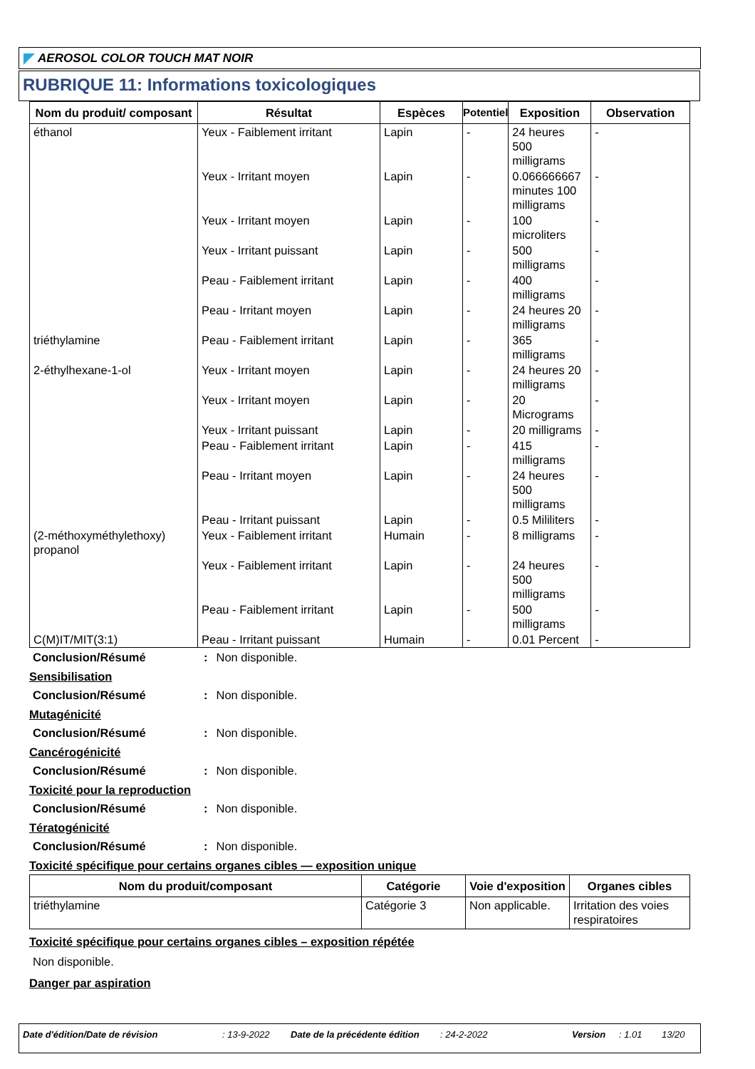AEROSOL COLOR TOUCH MAT NOIR
RUBRIQUE 11: Informations toxicologiques
| Nom du produit/ composant | Résultat | Espèces | Potentiel | Exposition | Observation |
| --- | --- | --- | --- | --- | --- |
| éthanol | Yeux - Faiblement irritant | Lapin | - | 24 heures 500 milligrams | - |
| | Yeux - Irritant moyen | Lapin | - | 0.066666667 minutes 100 milligrams | - |
| | Yeux - Irritant moyen | Lapin | - | 100 microliters | - |
| | Yeux - Irritant puissant | Lapin | - | 500 milligrams | - |
| | Peau - Faiblement irritant | Lapin | - | 400 milligrams | - |
| | Peau - Irritant moyen | Lapin | - | 24 heures 20 milligrams | - |
| triéthylamine | Peau - Faiblement irritant | Lapin | - | 365 milligrams | - |
| 2-éthylhexane-1-ol | Yeux - Irritant moyen | Lapin | - | 24 heures 20 milligrams | - |
| | Yeux - Irritant moyen | Lapin | - | 20 Micrograms | - |
| | Yeux - Irritant puissant | Lapin | - | 20 milligrams | - |
| | Peau - Faiblement irritant | Lapin | - | 415 milligrams | - |
| | Peau - Irritant moyen | Lapin | - | 24 heures 500 milligrams | - |
| | Peau - Irritant puissant | Lapin | - | 0.5 Mililiters | - |
| (2-méthoxyméthylethoxy) propanol | Yeux - Faiblement irritant | Humain | - | 8 milligrams | - |
| | Yeux - Faiblement irritant | Lapin | - | 24 heures 500 milligrams | - |
| | Peau - Faiblement irritant | Lapin | - | 500 milligrams | - |
| C(M)IT/MIT(3:1) | Peau - Irritant puissant | Humain | - | 0.01 Percent | - |
Conclusion/Résumé: Non disponible.
Sensibilisation
Conclusion/Résumé: Non disponible.
Mutagénicité
Conclusion/Résumé: Non disponible.
Cancérogénicité
Conclusion/Résumé: Non disponible.
Toxicité pour la reproduction
Conclusion/Résumé: Non disponible.
Tératogénicité
Conclusion/Résumé: Non disponible.
Toxicité spécifique pour certains organes cibles — exposition unique
| Nom du produit/composant | Catégorie | Voie d'exposition | Organes cibles |
| --- | --- | --- | --- |
| triéthylamine | Catégorie 3 | Non applicable. | Irritation des voies respiratoires |
Toxicité spécifique pour certains organes cibles – exposition répétée
Non disponible.
Danger par aspiration
Date d'édition/Date de révision: 13-9-2022 Date de la précédente édition: 24-2-2022 Version: 1.01 13/20